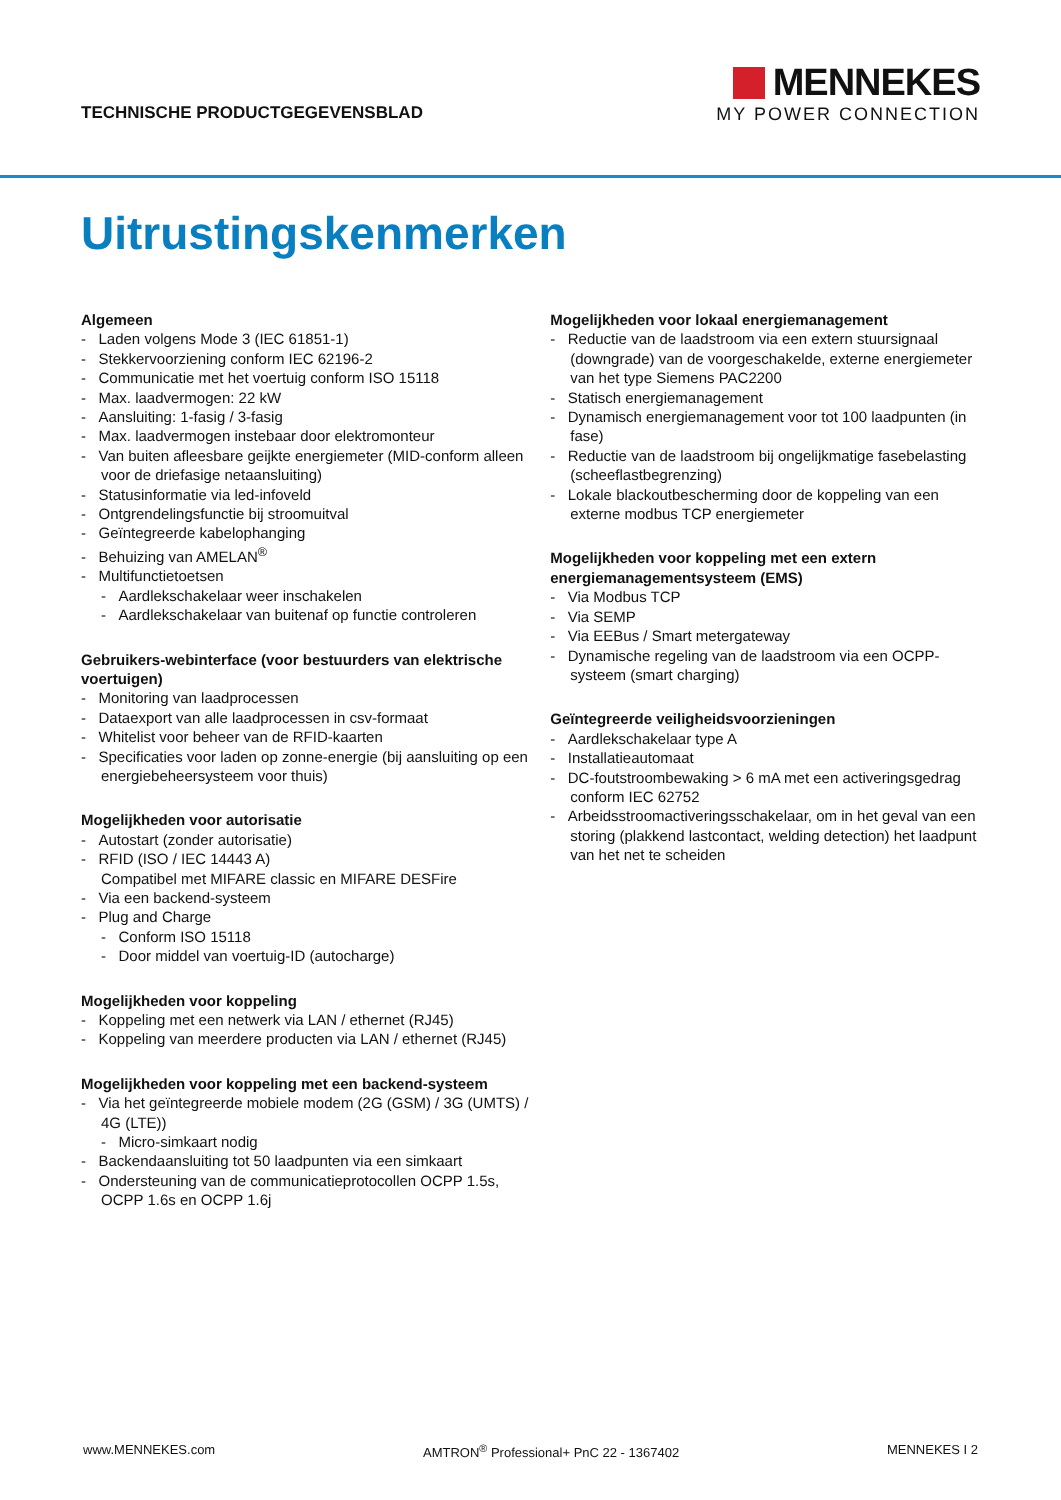TECHNISCHE PRODUCTGEGEVENSBLAD
MENNEKES
MY POWER CONNECTION
Uitrustingskenmerken
Algemeen
- Laden volgens Mode 3 (IEC 61851-1)
- Stekkervoorziening conform IEC 62196-2
- Communicatie met het voertuig conform ISO 15118
- Max. laadvermogen: 22 kW
- Aansluiting: 1-fasig / 3-fasig
- Max. laadvermogen instebaar door elektromonteur
- Van buiten afleesbare geijkte energiemeter (MID-conform alleen voor de driefasige netaansluiting)
- Statusinformatie via led-infoveld
- Ontgrendelingsfunctie bij stroomuitval
- Geïntegreerde kabelophanging
- Behuizing van AMELAN<sup>®</sup>
- Multifunctietoetsen
- Aardlekschakelaar weer inschakelen
- Aardlekschakelaar van buitenaf op functie controleren
Gebruikers-webinterface (voor bestuurders van elektrische voertuigen)
- Monitoring van laadprocessen
- Dataexport van alle laadprocessen in csv-formaat
- Whitelist voor beheer van de RFID-kaarten
- Specificaties voor laden op zonne-energie (bij aansluiting op een energiebeheersysteem voor thuis)
Mogelijkheden voor autorisatie
- Autostart (zonder autorisatie)
- RFID (ISO / IEC 14443 A)
Compatibel met MIFARE classic en MIFARE DESFire
- Via een backend-systeem
- Plug and Charge
- Conform ISO 15118
- Door middel van voertuig-ID (autocharge)
Mogelijkheden voor koppeling
- Koppeling met een netwerk via LAN / ethernet (RJ45)
- Koppeling van meerdere producten via LAN / ethernet (RJ45)
Mogelijkheden voor koppeling met een backend-systeem
- Via het geïntegreerde mobiele modem (2G (GSM) / 3G (UMTS) / 4G (LTE))
- Micro-simkaart nodig
- Backendaansluiting tot 50 laadpunten via een simkaart
- Ondersteuning van de communicatieprotocollen OCPP 1.5s, OCPP 1.6s en OCPP 1.6j
Mogelijkheden voor lokaal energiemanagement
- Reductie van de laadstroom via een extern stuursignaal (downgrade) van de voorgeschakelde, externe energiemeter van het type Siemens PAC2200
- Statisch energiemanagement
- Dynamisch energiemanagement voor tot 100 laadpunten (in fase)
- Reductie van de laadstroom bij ongelijkmatige fasebelasting (scheeflastbegrenzing)
- Lokale blackoutbescherming door de koppeling van een externe modbus TCP energiemeter
Mogelijkheden voor koppeling met een extern energiemanagementsysteem (EMS)
- Via Modbus TCP
- Via SEMP
- Via EEBus / Smart metergateway
- Dynamische regeling van de laadstroom via een OCPP-systeem (smart charging)
Geïntegreerde veiligheidsvoorzieningen
- Aardlekschakelaar type A
- Installatieautomaat
- DC-foutstroombewaking > 6 mA met een activeringsgedrag conform IEC 62752
- Arbeidsstroomactiveringsschakelaar, om in het geval van een storing (plakkend lastcontact, welding detection) het laadpunt van het net te scheiden
www.MENNEKES.com AMTRON<sup>®</sup> Professional+ PnC 22 - 1367402 MENNEKES I 2